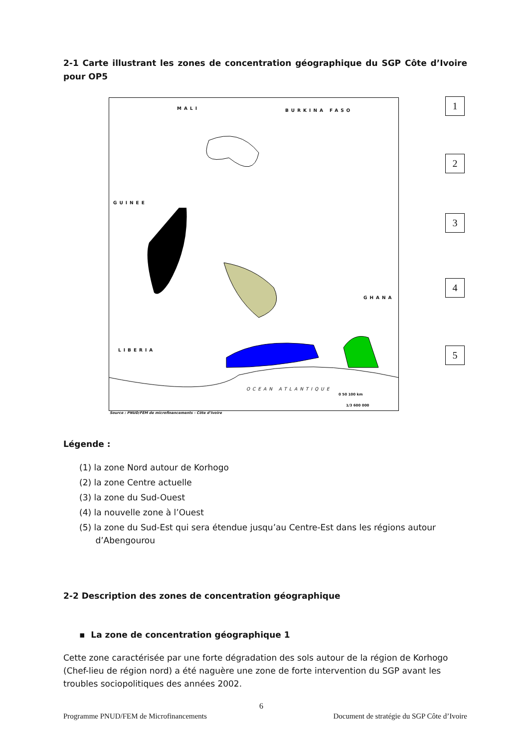2-1 Carte illustrant les zones de concentration géographique du SGP Côte d’Ivoire pour OP5
MALI BURKINA FASO
GUINEE
GHANA
LIBERIA
OCEAN ATLANTIQUE
0 50 100 km
1/3 600 000
Source : PNUD/FEM de microfinancements - Côte d’Ivoire
1
2
3
4
5
Légende :
(1) la zone Nord autour de Korhogo
(2) la zone Centre actuelle
(3) la zone du Sud-Ouest
(4) la nouvelle zone à l’Ouest
(5) la zone du Sud-Est qui sera étendue jusqu’au Centre-Est dans les régions autour
d’Abengourou
2-2 Description des zones de concentration géographique
▪ La zone de concentration géographique 1
Cette zone caractérisée par une forte dégradation des sols autour de la région de Korhogo (Chef-lieu de région nord) a été naguère une zone de forte intervention du SGP avant les troubles sociopolitiques des années 2002.
6
Programme PNUD/FEM de Microfinancements Document de stratégie du SGP Côte d’Ivoire